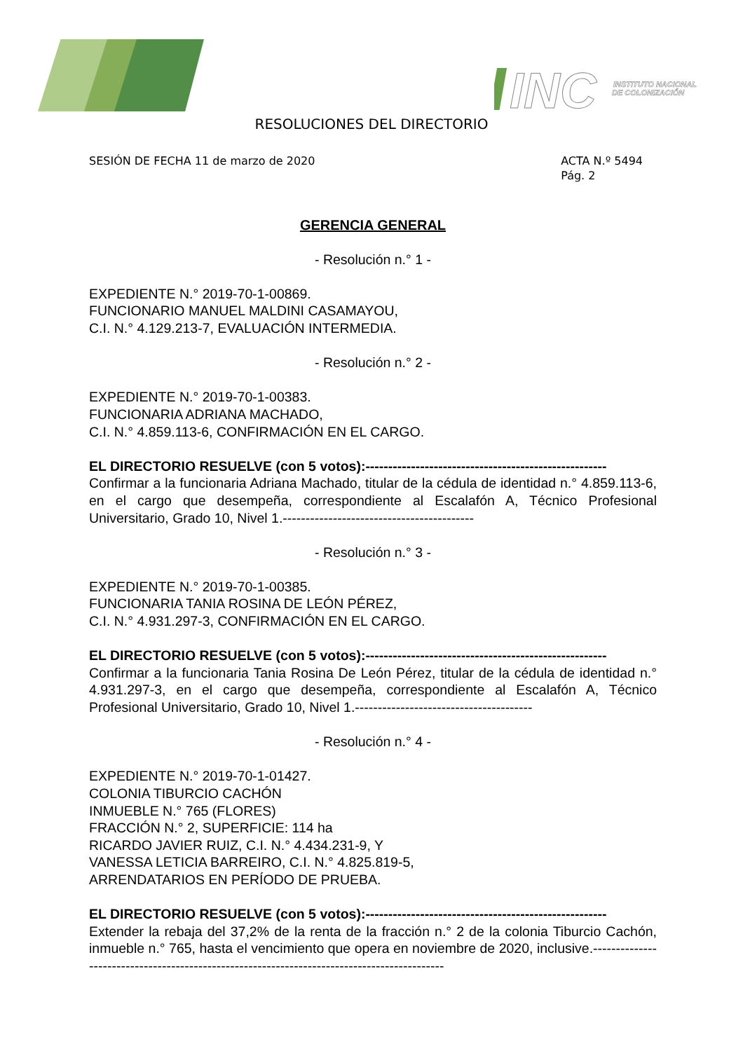INC
INSTITUTO NACIONAL
DE COLONIZACIÓN
RESOLUCIONES DEL DIRECTORIO
SESIÓN DE FECHA 11 de marzo de 2020
ACTA N.º 5494
Pág. 2
GERENCIA GENERAL
- Resolución n.° 1 -
EXPEDIENTE N.° 2019-70-1-00869.
FUNCIONARIO MANUEL MALDINI CASAMAYOU,
C.I. N.° 4.129.213-7, EVALUACIÓN INTERMEDIA.
- Resolución n.° 2 -
EXPEDIENTE N.° 2019-70-1-00383.
FUNCIONARIA ADRIANA MACHADO,
C.I. N.° 4.859.113-6, CONFIRMACIÓN EN EL CARGO.
EL DIRECTORIO RESUELVE (con 5 votos):-----------------------------------------------------
Confirmar a la funcionaria Adriana Machado, titular de la cédula de identidad n.° 4.859.113-6, en el cargo que desempeña, correspondiente al Escalafón A, Técnico Profesional Universitario, Grado 10, Nivel 1.------------------------------------------
- Resolución n.° 3 -
EXPEDIENTE N.° 2019-70-1-00385.
FUNCIONARIA TANIA ROSINA DE LEÓN PÉREZ,
C.I. N.° 4.931.297-3, CONFIRMACIÓN EN EL CARGO.
EL DIRECTORIO RESUELVE (con 5 votos):-----------------------------------------------------
Confirmar a la funcionaria Tania Rosina De León Pérez, titular de la cédula de identidad n.° 4.931.297-3, en el cargo que desempeña, correspondiente al Escalafón A, Técnico Profesional Universitario, Grado 10, Nivel 1.---------------------------------------
- Resolución n.° 4 -
EXPEDIENTE N.° 2019-70-1-01427.
COLONIA TIBURCIO CACHÓN
INMUEBLE N.° 765 (FLORES)
FRACCIÓN N.° 2, SUPERFICIE: 114 ha
RICARDO JAVIER RUIZ, C.I. N.° 4.434.231-9, Y
VANESSA LETICIA BARREIRO, C.I. N.° 4.825.819-5,
ARRENDATARIOS EN PERÍODO DE PRUEBA.
EL DIRECTORIO RESUELVE (con 5 votos):-----------------------------------------------------
Extender la rebaja del 37,2% de la renta de la fracción n.° 2 de la colonia Tiburcio Cachón, inmueble n.° 765, hasta el vencimiento que opera en noviembre de 2020, inclusive.--------------------------------------------------------------------------------------------